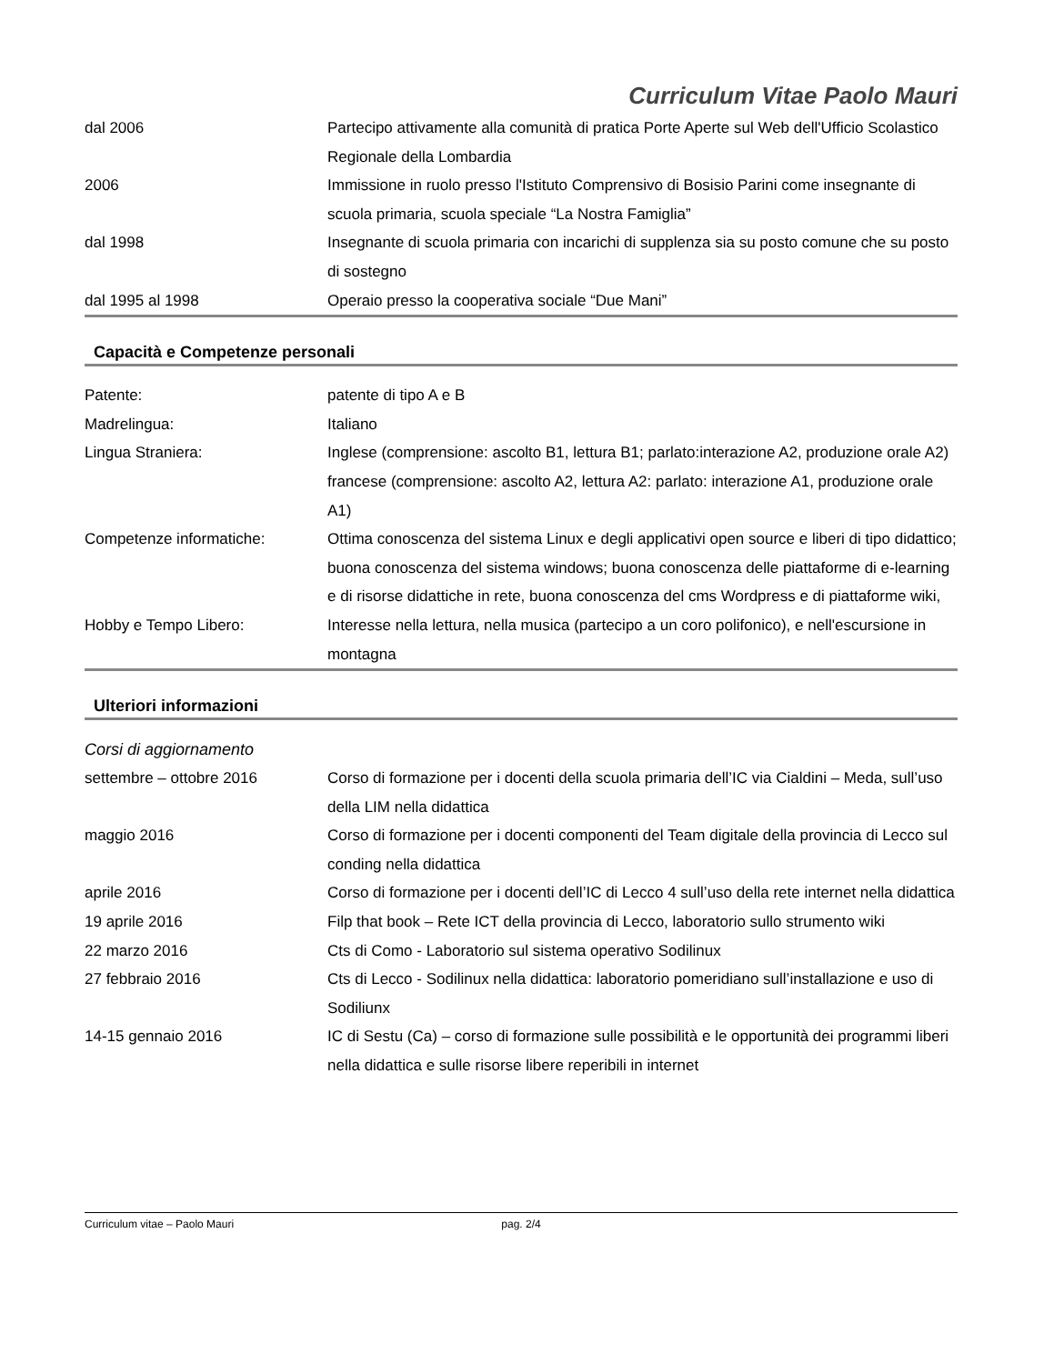Curriculum Vitae Paolo Mauri
| dal 2006 | Partecipo attivamente alla comunità di pratica Porte Aperte sul Web dell'Ufficio Scolastico Regionale della Lombardia |
| 2006 | Immissione in ruolo presso l'Istituto Comprensivo di Bosisio Parini come insegnante di scuola primaria, scuola speciale “La Nostra Famiglia” |
| dal 1998 | Insegnante di scuola primaria con incarichi di supplenza sia su posto comune che su posto di sostegno |
| dal 1995 al 1998 | Operaio presso la cooperativa sociale “Due Mani” |
Capacità e Competenze personali
| Patente: | patente di tipo A e B |
| Madrelingua: | Italiano |
| Lingua Straniera: | Inglese (comprensione: ascolto B1, lettura B1; parlato:interazione A2, produzione orale A2) francese (comprensione: ascolto A2, lettura A2: parlato: interazione A1, produzione orale A1) |
| Competenze informatiche: | Ottima conoscenza del sistema Linux e degli applicativi open source e liberi di tipo didattico; buona conoscenza del sistema windows; buona conoscenza delle piattaforme di e-learning e di risorse didattiche in rete, buona conoscenza del cms Wordpress e di piattaforme wiki, |
| Hobby e Tempo Libero: | Interesse nella lettura, nella musica (partecipo a un coro polifonico), e nell'escursione in montagna |
Ulteriori informazioni
Corsi di aggiornamento
| settembre – ottobre 2016 | Corso di formazione per i docenti della scuola primaria dell’IC via Cialdini – Meda, sull’uso della LIM nella didattica |
| maggio 2016 | Corso di formazione per i docenti componenti del Team digitale della provincia di Lecco sul conding nella didattica |
| aprile 2016 | Corso di formazione per i docenti dell’IC di Lecco 4 sull’uso della rete internet nella didattica |
| 19 aprile 2016 | Filp that book – Rete ICT della provincia di Lecco, laboratorio sullo strumento wiki |
| 22 marzo 2016 | Cts di Como - Laboratorio sul sistema operativo Sodilinux |
| 27 febbraio 2016 | Cts di Lecco - Sodilinux nella didattica: laboratorio pomeridiano sull’installazione e uso di Sodiliunx |
| 14-15 gennaio 2016 | IC di Sestu (Ca) – corso di formazione sulle possibilità e le opportunità dei programmi liberi nella didattica e sulle risorse libere reperibili in internet |
Curriculum vitae – Paolo Mauri pag. 2/4